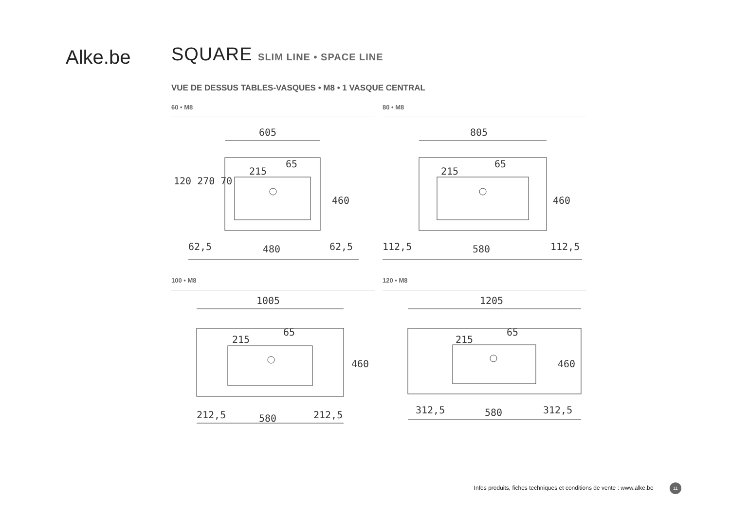Alke.be
SQUARE SLIM LINE • SPACE LINE
VUE DE DESSUS TABLES-VASQUES • M8 • 1 VASQUE CENTRAL
60 • M8
605
62,5
480
62,5
120 270 70
460
215
65
80 • M8
805
112,5
580
112,5
460
215
65
100 • M8
1005
212,5
580
212,5
460
215
65
120 • M8
1205
312,5
580
312,5
460
215
65
Infos produits, fiches techniques et conditions de vente : www.alke.be 11